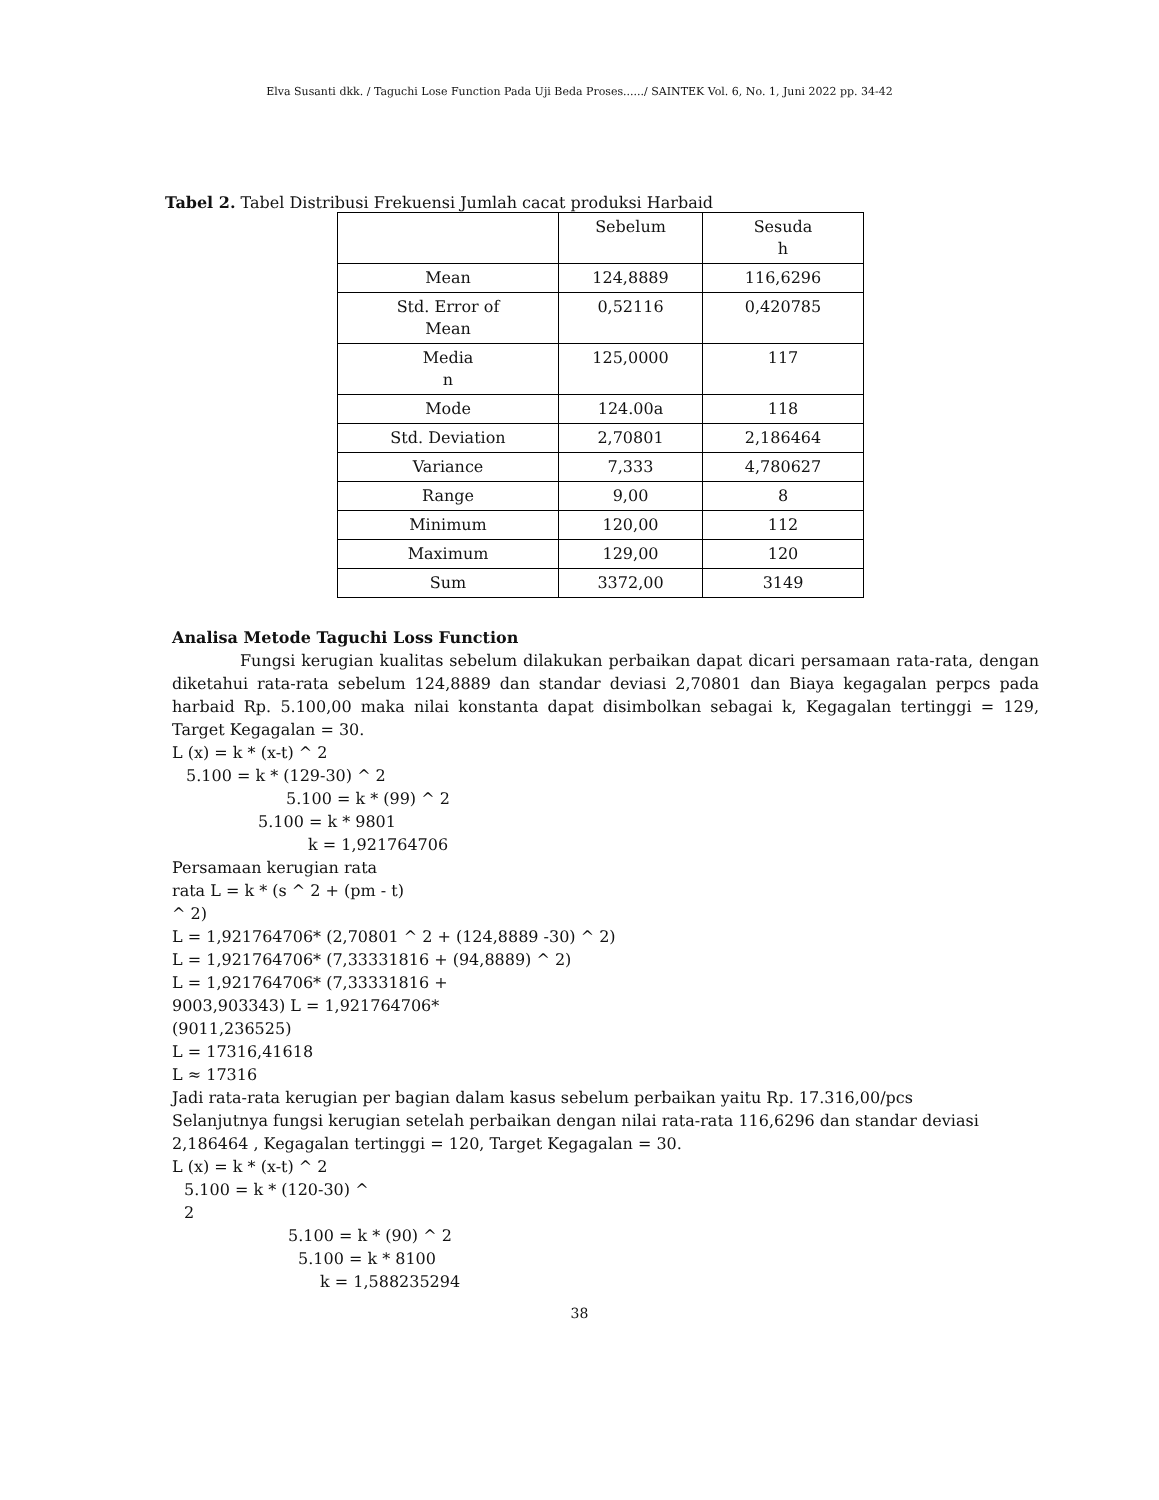Elva Susanti dkk. / Taguchi Lose Function Pada Uji Beda Proses....../ SAINTEK Vol. 6, No. 1, Juni 2022 pp. 34-42
Tabel 2. Tabel Distribusi Frekuensi Jumlah cacat produksi Harbaid
| | Sebelum | Sesuda h |
| Mean | 124,8889 | 116,6296 |
| Std. Error of Mean | 0,52116 | 0,420785 |
| Media n | 125,0000 | 117 |
| Mode | 124.00a | 118 |
| Std. Deviation | 2,70801 | 2,186464 |
| Variance | 7,333 | 4,780627 |
| Range | 9,00 | 8 |
| Minimum | 120,00 | 112 |
| Maximum | 129,00 | 120 |
| Sum | 3372,00 | 3149 |
Analisa Metode Taguchi Loss Function
Fungsi kerugian kualitas sebelum dilakukan perbaikan dapat dicari persamaan rata-rata, dengan diketahui rata-rata sebelum 124,8889 dan standar deviasi 2,70801 dan Biaya kegagalan perpcs pada harbaid Rp. 5.100,00 maka nilai konstanta dapat disimbolkan sebagai k, Kegagalan tertinggi = 129, Target Kegagalan = 30.
L (x) = k * (x-t) ^ 2
5.100 = k * (129-30) ^ 2
5.100 = k * (99) ^ 2
5.100 = k * 9801
k = 1,921764706
Persamaan kerugian rata
rata L = k * (s ^ 2 + (pm - t)
^ 2)
L = 1,921764706* (2,70801 ^ 2 + (124,8889 -30) ^ 2)
L = 1,921764706* (7,33331816 + (94,8889) ^ 2)
L = 1,921764706* (7,33331816 +
9003,903343) L = 1,921764706*
(9011,236525)
L = 17316,41618
L ≈ 17316
Jadi rata-rata kerugian per bagian dalam kasus sebelum perbaikan yaitu Rp. 17.316,00/pcs
Selanjutnya fungsi kerugian setelah perbaikan dengan nilai rata-rata 116,6296 dan standar deviasi 2,186464 , Kegagalan tertinggi = 120, Target Kegagalan = 30.
L (x) = k * (x-t) ^ 2
5.100 = k * (120-30) ^
2
5.100 = k * (90) ^ 2
5.100 = k * 8100
k = 1,588235294
38